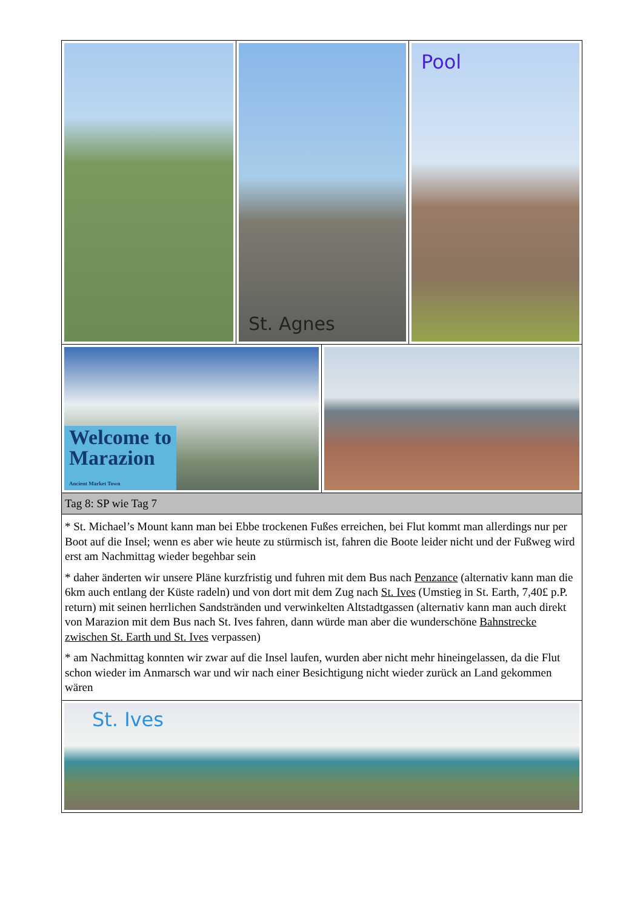St. Agnes Pool
Welcome to
Marazion
Ancient Market Town
Tag 8: SP wie Tag 7
* St. Michael’s Mount kann man bei Ebbe trockenen Fußes erreichen, bei Flut kommt man allerdings nur per Boot auf die Insel; wenn es aber wie heute zu stürmisch ist, fahren die Boote leider nicht und der Fußweg wird erst am Nachmittag wieder begehbar sein
* daher änderten wir unsere Pläne kurzfristig und fuhren mit dem Bus nach Penzance (alternativ kann man die 6km auch entlang der Küste radeln) und von dort mit dem Zug nach St. Ives (Umstieg in St. Earth, 7,40£ p.P. return) mit seinen herrlichen Sandstränden und verwinkelten Altstadtgassen (alternativ kann man auch direkt von Marazion mit dem Bus nach St. Ives fahren, dann würde man aber die wunderschöne Bahnstrecke zwischen St. Earth und St. Ives verpassen)
* am Nachmittag konnten wir zwar auf die Insel laufen, wurden aber nicht mehr hineingelassen, da die Flut schon wieder im Anmarsch war und wir nach einer Besichtigung nicht wieder zurück an Land gekommen wären
St. Ives